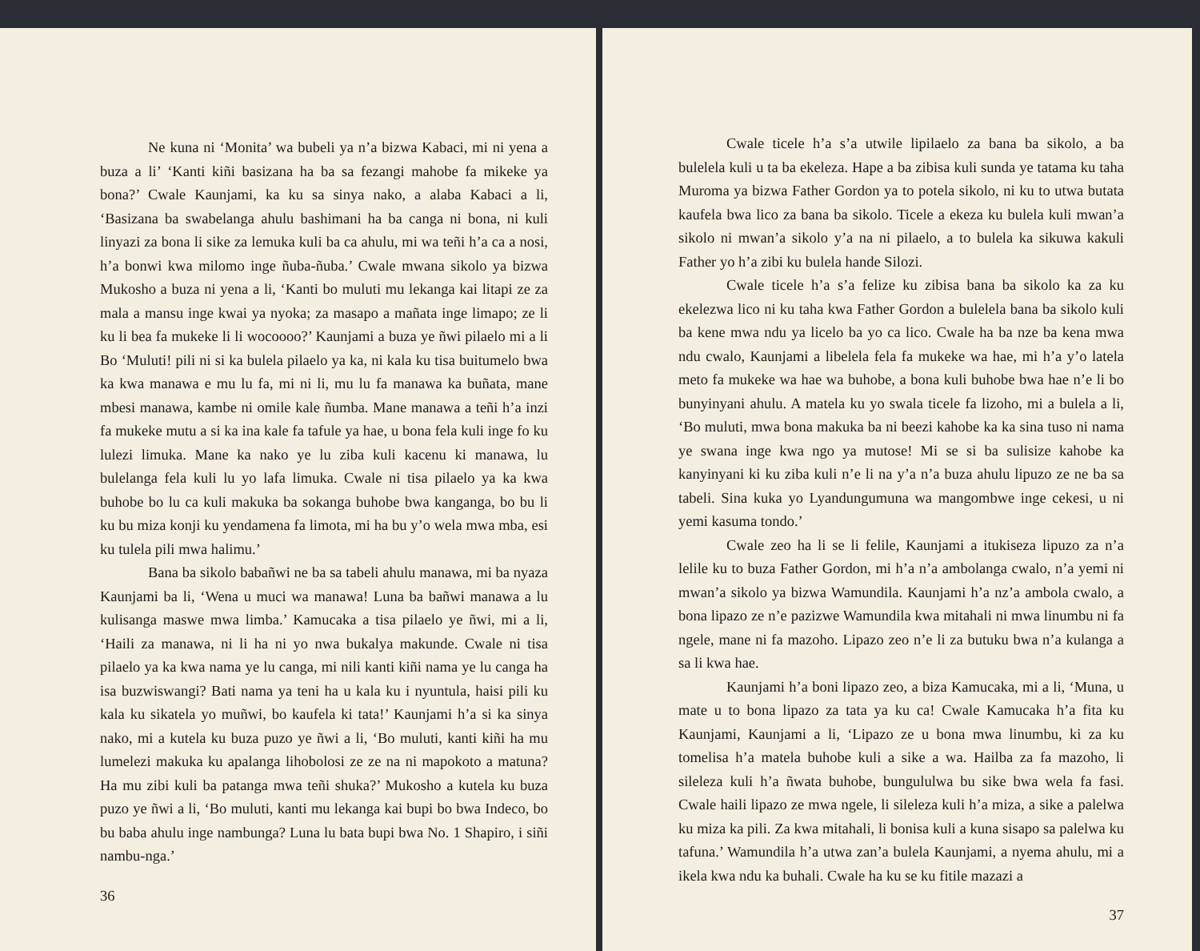Ne kuna ni ‘Monita’ wa bubeli ya n’a bizwa Kabaci, mi ni yena a buza a li’ ‘Kanti kiñi basizana ha ba sa fezangi mahobe fa mikeke ya bona?’ Cwale Kaunjami, ka ku sa sinya nako, a alaba Kabaci a li, ‘Basizana ba swabelanga ahulu bashimani ha ba canga ni bona, ni kuli linyazi za bona li sike za lemuka kuli ba ca ahulu, mi wa teñi h’a ca a nosi, h’a bonwi kwa milomo inge ñuba-ñuba.’ Cwale mwana sikolo ya bizwa Mukosho a buza ni yena a li, ‘Kanti bo muluti mu lekanga kai litapi ze za mala a mansu inge kwai ya nyoka; za masapo a mañata inge limapo; ze li ku li bea fa mukeke li li wocoooo?’ Kaunjami a buza ye ñwi pilaelo mi a li Bo ‘Muluti! pili ni si ka bulela pilaelo ya ka, ni kala ku tisa buitumelo bwa ka kwa manawa e mu lu fa, mi ni li, mu lu fa manawa ka buñata, mane mbesi manawa, kambe ni omile kale ñumba. Mane manawa a teñi h’a inzi fa mukeke mutu a si ka ina kale fa tafule ya hae, u bona fela kuli inge fo ku lulezi limuka. Mane ka nako ye lu ziba kuli kacenu ki manawa, lu bulelanga fela kuli lu yo lafa limuka. Cwale ni tisa pilaelo ya ka kwa buhobe bo lu ca kuli makuka ba sokanga buhobe bwa kanganga, bo bu li ku bu miza konji ku yendamena fa limota, mi ha bu y’o wela mwa mba, esi ku tulela pili mwa halimu.’
Bana ba sikolo babañwi ne ba sa tabeli ahulu manawa, mi ba nyaza Kaunjami ba li, ‘Wena u muci wa manawa! Luna ba bañwi manawa a lu kulisanga maswe mwa limba.’ Kamucaka a tisa pilaelo ye ñwi, mi a li, ‘Haili za manawa, ni li ha ni yo nwa bukalya makunde. Cwale ni tisa pilaelo ya ka kwa nama ye lu canga, mi nili kanti kiñi nama ye lu canga ha isa buzwiswangi? Bati nama ya teni ha u kala ku i nyuntula, haisi pili ku kala ku sikatela yo muñwi, bo kaufela ki tata!’ Kaunjami h’a si ka sinya nako, mi a kutela ku buza puzo ye ñwi a li, ‘Bo muluti, kanti kiñi ha mu lumelezi makuka ku apalanga lihobolosi ze ze na ni mapokoto a matuna? Ha mu zibi kuli ba patanga mwa teñi shuka?’ Mukosho a kutela ku buza puzo ye ñwi a li, ‘Bo muluti, kanti mu lekanga kai bupi bo bwa Indeco, bo bu baba ahulu inge nambunga? Luna lu bata bupi bwa No. 1 Shapiro, i siñi nambu-nga.’
36
Cwale ticele h’a s’a utwile lipilaelo za bana ba sikolo, a ba bulelela kuli u ta ba ekeleza. Hape a ba zibisa kuli sunda ye tatama ku taha Muroma ya bizwa Father Gordon ya to potela sikolo, ni ku to utwa butata kaufela bwa lico za bana ba sikolo. Ticele a ekeza ku bulela kuli mwan’a sikolo ni mwan’a sikolo y’a na ni pilaelo, a to bulela ka sikuwa kakuli Father yo h’a zibi ku bulela hande Silozi.
Cwale ticele h’a s’a felize ku zibisa bana ba sikolo ka za ku ekelezwa lico ni ku taha kwa Father Gordon a bulelela bana ba sikolo kuli ba kene mwa ndu ya licelo ba yo ca lico. Cwale ha ba nze ba kena mwa ndu cwalo, Kaunjami a libelela fela fa mukeke wa hae, mi h’a y’o latela meto fa mukeke wa hae wa buhobe, a bona kuli buhobe bwa hae n’e li bo bunyinyani ahulu. A matela ku yo swala ticele fa lizoho, mi a bulela a li, ‘Bo muluti, mwa bona makuka ba ni beezi kahobe ka ka sina tuso ni nama ye swana inge kwa ngo ya mutose! Mi se si ba sulisize kahobe ka kanyinyani ki ku ziba kuli n’e li na y’a n’a buza ahulu lipuzo ze ne ba sa tabeli. Sina kuka yo Lyandungumuna wa mangombwe inge cekesi, u ni yemi kasuma tondo.’
Cwale zeo ha li se li felile, Kaunjami a itukiseza lipuzo za n’a lelile ku to buza Father Gordon, mi h’a n’a ambolanga cwalo, n’a yemi ni mwan’a sikolo ya bizwa Wamundila. Kaunjami h’a nz’a ambola cwalo, a bona lipazo ze n’e pazizwe Wamundila kwa mitahali ni mwa linumbu ni fa ngele, mane ni fa mazoho. Lipazo zeo n’e li za butuku bwa n’a kulanga a sa li kwa hae.
Kaunjami h’a boni lipazo zeo, a biza Kamucaka, mi a li, ‘Muna, u mate u to bona lipazo za tata ya ku ca! Cwale Kamucaka h’a fita ku Kaunjami, Kaunjami a li, ‘Lipazo ze u bona mwa linumbu, ki za ku tomelisa h’a matela buhobe kuli a sike a wa. Hailba za fa mazoho, li sileleza kuli h’a ñwata buhobe, bungululwa bu sike bwa wela fa fasi. Cwale haili lipazo ze mwa ngele, li sileleza kuli h’a miza, a sike a palelwa ku miza ka pili. Za kwa mitahali, li bonisa kuli a kuna sisapo sa palelwa ku tafuna.’ Wamundila h’a utwa zan’a bulela Kaunjami, a nyema ahulu, mi a ikela kwa ndu ka buhali. Cwale ha ku se ku fitile mazazi a
37